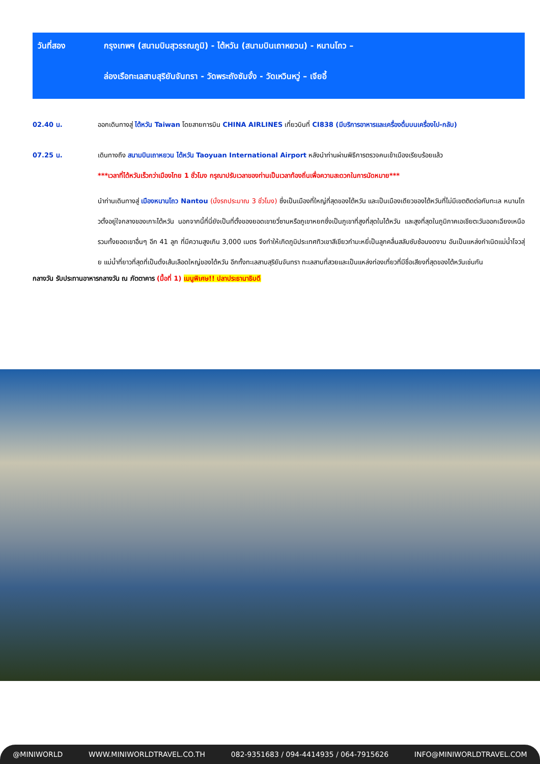วันที่สอง กรุงเทพฯ (สนามบินสุวรรณภูมิ) - ไต้หวัน (สนามบินเถาหยวน) - หนานโถว –
ล่องเรือทะเลสาบสุริยันจันทรา - วัดพระถังซัมจั๋ง - วัดเหวินหวู่ – เจียอี้
02.40 น. ออกเดินทางสู่ ไต้หวัน Taiwan โดยสายการบิน CHINA AIRLINES เที่ยวบินที่ CI838 (มีบริการอาหารและเครื่องดื่มบนเครื่องไป-กลับ)
07.25 น. เดินทางถึง สนามบินเถาหยวน ไต้หวัน Taoyuan International Airport หลังนำท่านผ่านพิธีการตรวจคนเข้าเมืองเรียบร้อยแล้ว
***เวลาที่ไต้หวันเร็วกว่าเมืองไทย 1 ชั่วโมง กรุณาปรับเวลาของท่านเป็นเวลาท้องถิ่นเพื่อความสะดวกในการนัดหมาย***
นำท่านเดินทางสู่ เมืองหนานโถว Nantou (นั่งรถประมาณ 3 ชั่วโมง) ซึ่งเป็นเมืองที่ใหญ่ที่สุดของไต้หวัน และเป็นเมืองเดียวของไต้หวันที่ไม่มีเขตติดต่อกับทะเล หนานโถวตั้งอยู่ใจกลางของเกาะไต้หวัน นอกจากนี้ที่นี่ยังเป็นที่ตั้งของยอดเขายวี่ซานหรือภูเขาหยกซึ่งเป็นภูเขาที่สูงที่สุดในไต้หวัน และสูงที่สุดในภูมิภาคเอเชียตะวันออกเฉียงเหนือ รวมทั้งยอดเขาอื่นๆ อีก 41 ลูก ที่มีความสูงเกิน 3,000 เมตร จึงทำให้เกิดภูมิประเทศทิวเขาสีเขียวกำมะหยี่เป็นลูกคลื่นสลับซับซ้อนงดงาม อันเป็นแหล่งกำเนิดแม่น้ำโจวสุ่ย แม่น้ำที่ยาวที่สุดที่เป็นดั่งเส้นเลือดใหญ่ของไต้หวัน อีกทั้งทะเลสาบสุริยันจันทรา ทะเลสาบที่สวยและเป็นแหล่งท่องเที่ยวที่มีชื่อเสียงที่สุดของไต้หวันเช่นกัน
กลางวัน รับประทานอาหารกลางวัน ณ ภัตตาคาร (มื้อที่ 1) เมนูพิเศษ!! ปลาประธานาธิบดี
@MINIWORLD WWW.MINIWORLDTRAVEL.CO.TH 082-9351683 / 094-4414935 / 064-7915626 INFO@MINIWORLDTRAVEL.COM